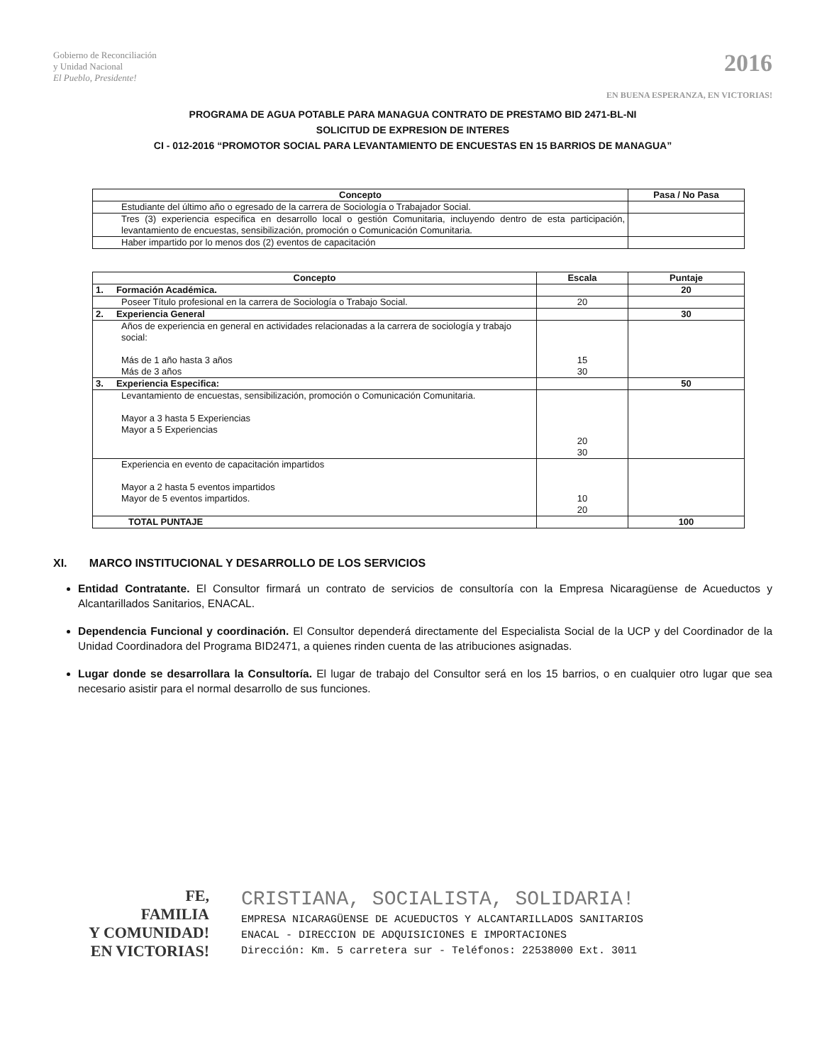Gobierno de Reconciliación
y Unidad Nacional
El Pueblo, Presidente!
2016
EN BUENA ESPERANZA, EN VICTORIAS!
PROGRAMA DE AGUA POTABLE PARA MANAGUA CONTRATO DE PRESTAMO BID 2471-BL-NI
SOLICITUD DE EXPRESION DE INTERES
CI - 012-2016 “PROMOTOR SOCIAL PARA LEVANTAMIENTO DE ENCUESTAS EN 15 BARRIOS DE MANAGUA”
| Concepto | Pasa / No Pasa |
| --- | --- |
| Estudiante del último año o egresado de la carrera de Sociología o Trabajador Social. | |
| Tres (3) experiencia especifica en desarrollo local o gestión Comunitaria, incluyendo dentro de esta participación, levantamiento de encuestas, sensibilización, promoción o Comunicación Comunitaria. | |
| Haber impartido por lo menos dos (2) eventos de capacitación | |
| Concepto | Escala | Puntaje |
| --- | --- | --- |
| 1. Formación Académica. | | 20 |
| Poseer Título profesional en la carrera de Sociología o Trabajo Social. | 20 | |
| 2. Experiencia General | | 30 |
| Años de experiencia en general en actividades relacionadas a la carrera de sociología y trabajo social: Más de 1 año hasta 3 años Más de 3 años | 15 30 | |
| 3. Experiencia Especifica: | | 50 |
| Levantamiento de encuestas, sensibilización, promoción o Comunicación Comunitaria. Mayor a 3 hasta 5 Experiencias Mayor a 5 Experiencias | 20 30 | |
| Experiencia en evento de capacitación impartidos Mayor a 2 hasta 5 eventos impartidos Mayor de 5 eventos impartidos. | 10 20 | |
| TOTAL PUNTAJE | | 100 |
XI. MARCO INSTITUCIONAL Y DESARROLLO DE LOS SERVICIOS
Entidad Contratante. El Consultor firmará un contrato de servicios de consultoría con la Empresa Nicaragüense de Acueductos y Alcantarillados Sanitarios, ENACAL.
Dependencia Funcional y coordinación. El Consultor dependerá directamente del Especialista Social de la UCP y del Coordinador de la Unidad Coordinadora del Programa BID2471, a quienes rinden cuenta de las atribuciones asignadas.
Lugar donde se desarrollara la Consultoría. El lugar de trabajo del Consultor será en los 15 barrios, o en cualquier otro lugar que sea necesario asistir para el normal desarrollo de sus funciones.
FE,
FAMILIA
Y COMUNIDAD!
EN VICTORIAS!
CRISTIANA, SOCIALISTA, SOLIDARIA!
EMPRESA NICARAGÜENSE DE ACUEDUCTOS Y ALCANTARILLADOS SANITARIOS
ENACAL - DIRECCION DE ADQUISICIONES E IMPORTACIONES
Dirección: Km. 5 carretera sur - Teléfonos: 22538000 Ext. 3011